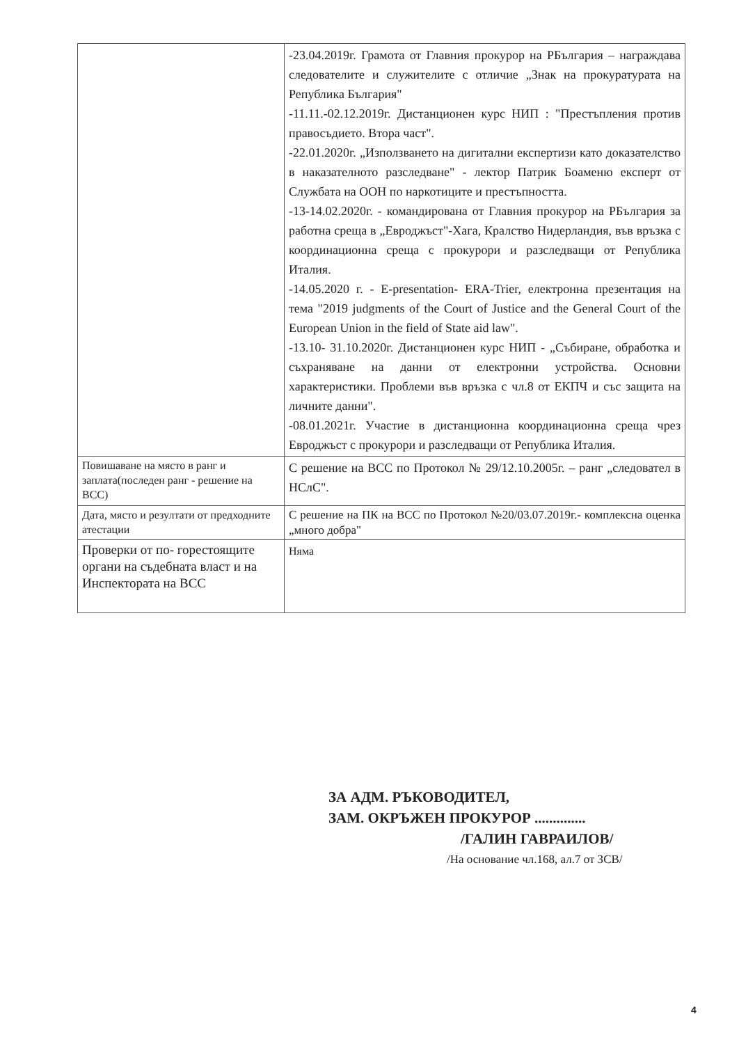| | -23.04.2019г. Грамота от Главния прокурор на РБългария – награждава следователите и служителите с отличие „Знак на прокуратурата на Република България" -11.11.-02.12.2019г. Дистанционен курс НИП : "Престъпления против правосъдието. Втора част". -22.01.2020г. „Използването на дигитални експертизи като доказателство в наказателното разследване" - лектор Патрик Боаменю експерт от Службата на ООН по наркотиците и престъпността. -13-14.02.2020г. - командирована от Главния прокурор на РБългария за работна среща в „Евроджъст"-Хага, Кралство Нидерландия, във връзка с координационна среща с прокурори и разследващи от Република Италия. -14.05.2020 г. - E-presentation- ERA-Trier, електронна презентация на тема "2019 judgments of the Court of Justice and the General Court of the European Union in the field of State aid law". -13.10- 31.10.2020г. Дистанционен курс НИП - „Събиране, обработка и съхраняване на данни от електронни устройства. Основни характеристики. Проблеми във връзка с чл.8 от ЕКПЧ и със защита на личните данни". -08.01.2021г. Участие в дистанционна координационна среща чрез Евроджъст с прокурори и разследващи от Република Италия. |
| Повишаване на място в ранг и заплата(последен ранг - решение на ВСС) | С решение на ВСС по Протокол № 29/12.10.2005г. – ранг „следовател в НСлС". |
| Дата, място и резултати от предходните атестации | С решение на ПК на ВСС по Протокол №20/03.07.2019г.- комплексна оценка „много добра" |
| Проверки от по- горестоящите органи на съдебната власт и на Инспектората на ВСС | Няма |
ЗА АДМ. РЪКОВОДИТЕЛ,
ЗАМ. ОКРЪЖЕН ПРОКУРОР ..............
/ГАЛИН ГАВРАИЛОВ/
/На основание чл.168, ал.7 от ЗСВ/
4